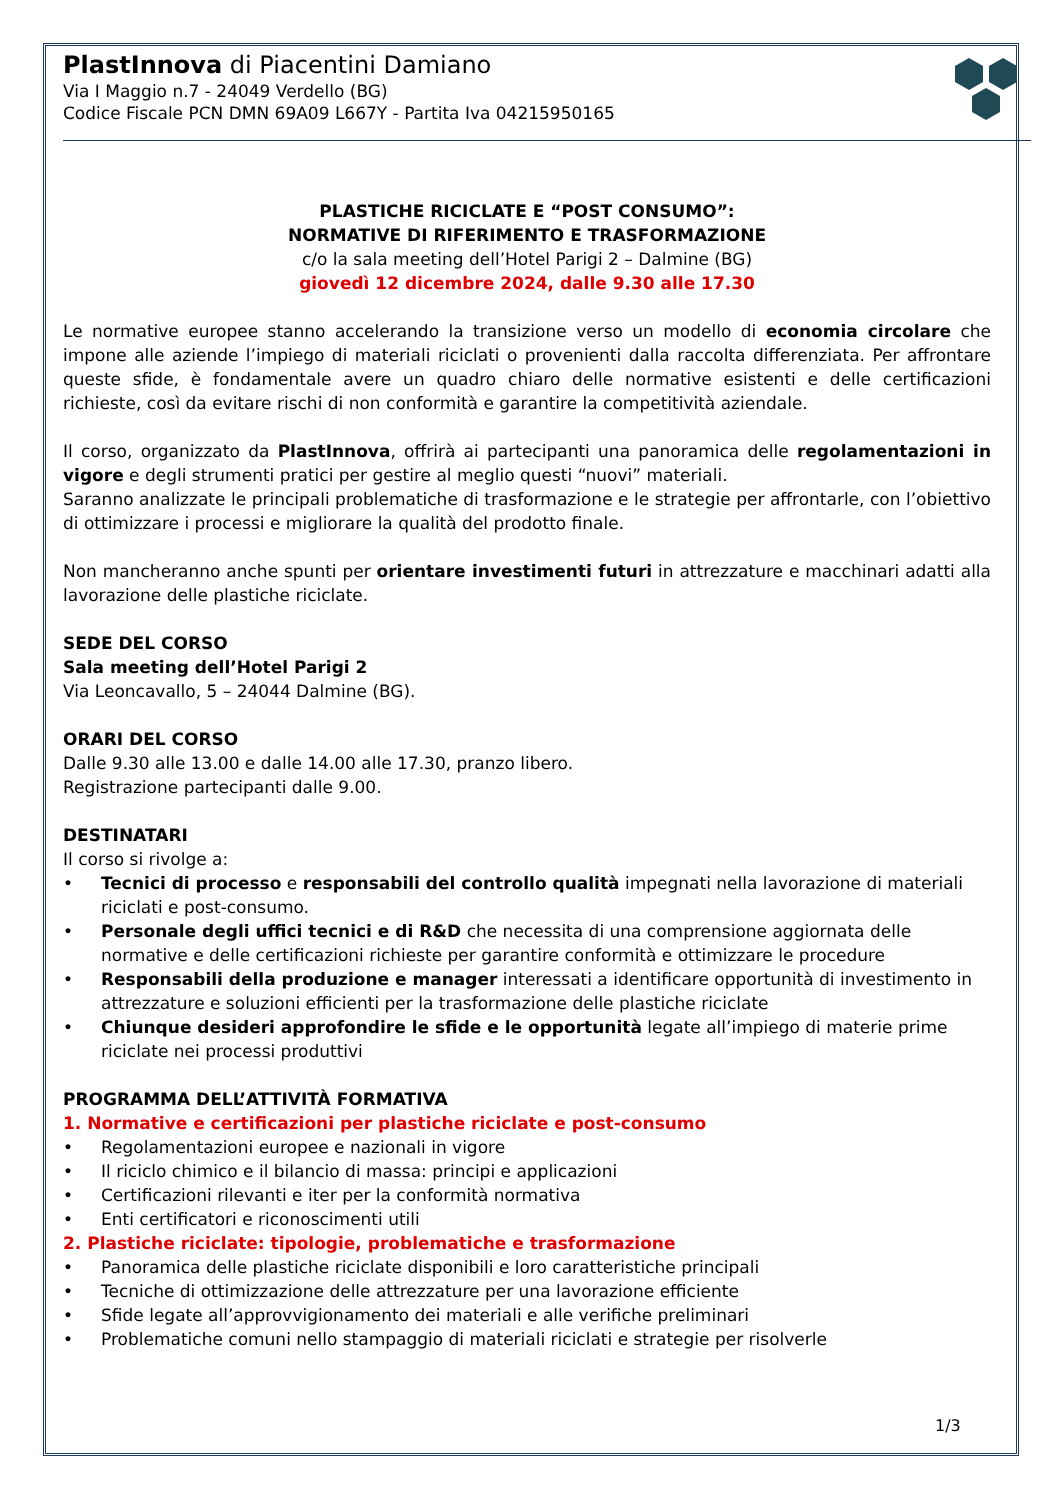PlastInnova di Piacentini Damiano
Via I Maggio n.7 - 24049 Verdello (BG)
Codice Fiscale PCN DMN 69A09 L667Y - Partita Iva 04215950165
PLASTICHE RICICLATE E “POST CONSUMO”:
NORMATIVE DI RIFERIMENTO E TRASFORMAZIONE
c/o la sala meeting dell’Hotel Parigi 2 – Dalmine (BG)
giovedì 12 dicembre 2024, dalle 9.30 alle 17.30
Le normative europee stanno accelerando la transizione verso un modello di economia circolare che impone alle aziende l’impiego di materiali riciclati o provenienti dalla raccolta differenziata. Per affrontare queste sfide, è fondamentale avere un quadro chiaro delle normative esistenti e delle certificazioni richieste, così da evitare rischi di non conformità e garantire la competitività aziendale.
Il corso, organizzato da PlastInnova, offrirà ai partecipanti una panoramica delle regolamentazioni in vigore e degli strumenti pratici per gestire al meglio questi “nuovi” materiali.
Saranno analizzate le principali problematiche di trasformazione e le strategie per affrontarle, con l’obiettivo di ottimizzare i processi e migliorare la qualità del prodotto finale.
Non mancheranno anche spunti per orientare investimenti futuri in attrezzature e macchinari adatti alla lavorazione delle plastiche riciclate.
SEDE DEL CORSO
Sala meeting dell’Hotel Parigi 2
Via Leoncavallo, 5 – 24044 Dalmine (BG).
ORARI DEL CORSO
Dalle 9.30 alle 13.00 e dalle 14.00 alle 17.30, pranzo libero.
Registrazione partecipanti dalle 9.00.
DESTINATARI
Il corso si rivolge a:
Tecnici di processo e responsabili del controllo qualità impegnati nella lavorazione di materiali riciclati e post-consumo.
Personale degli uffici tecnici e di R&D che necessita di una comprensione aggiornata delle normative e delle certificazioni richieste per garantire conformità e ottimizzare le procedure
Responsabili della produzione e manager interessati a identificare opportunità di investimento in attrezzature e soluzioni efficienti per la trasformazione delle plastiche riciclate
Chiunque desideri approfondire le sfide e le opportunità legate all’impiego di materie prime riciclate nei processi produttivi
PROGRAMMA DELL’ATTIVITÀ FORMATIVA
1. Normative e certificazioni per plastiche riciclate e post-consumo
Regolamentazioni europee e nazionali in vigore
Il riciclo chimico e il bilancio di massa: principi e applicazioni
Certificazioni rilevanti e iter per la conformità normativa
Enti certificatori e riconoscimenti utili
2. Plastiche riciclate: tipologie, problematiche e trasformazione
Panoramica delle plastiche riciclate disponibili e loro caratteristiche principali
Tecniche di ottimizzazione delle attrezzature per una lavorazione efficiente
Sfide legate all’approvvigionamento dei materiali e alle verifiche preliminari
Problematiche comuni nello stampaggio di materiali riciclati e strategie per risolverle
1/3